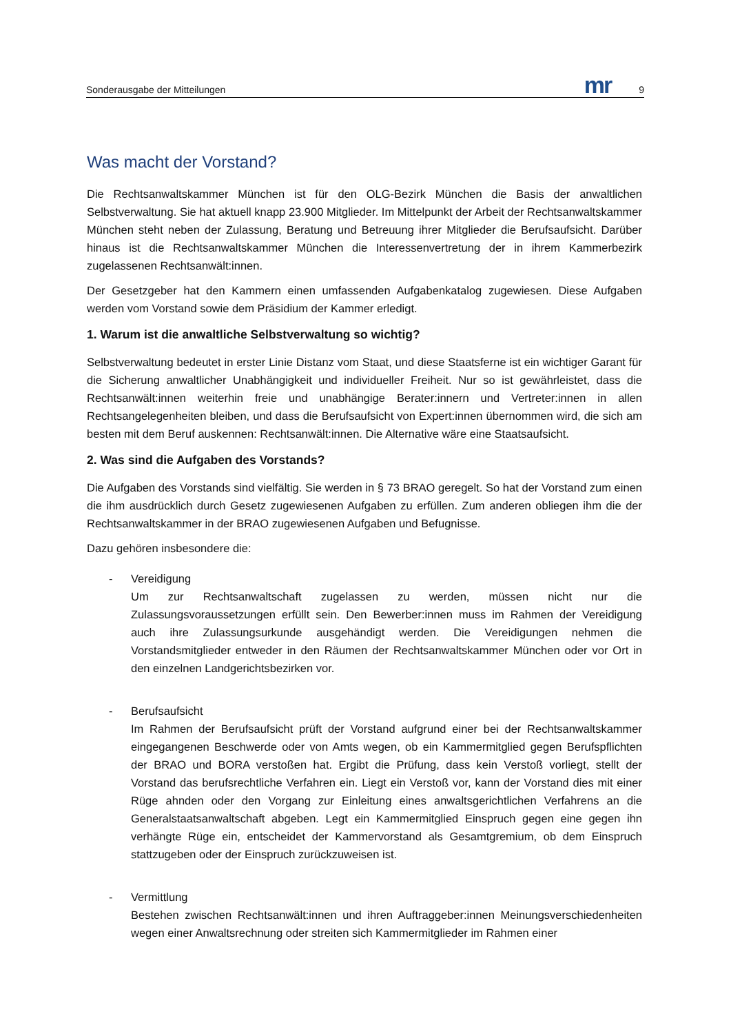Sonderausgabe der Mitteilungen mr 9
Was macht der Vorstand?
Die Rechtsanwaltskammer München ist für den OLG-Bezirk München die Basis der anwaltlichen Selbstverwaltung. Sie hat aktuell knapp 23.900 Mitglieder. Im Mittelpunkt der Arbeit der Rechtsanwaltskammer München steht neben der Zulassung, Beratung und Betreuung ihrer Mitglieder die Berufsaufsicht. Darüber hinaus ist die Rechtsanwaltskammer München die Interessenvertretung der in ihrem Kammerbezirk zugelassenen Rechtsanwält:innen.
Der Gesetzgeber hat den Kammern einen umfassenden Aufgabenkatalog zugewiesen. Diese Aufgaben werden vom Vorstand sowie dem Präsidium der Kammer erledigt.
1. Warum ist die anwaltliche Selbstverwaltung so wichtig?
Selbstverwaltung bedeutet in erster Linie Distanz vom Staat, und diese Staatsferne ist ein wichtiger Garant für die Sicherung anwaltlicher Unabhängigkeit und individueller Freiheit. Nur so ist gewährleistet, dass die Rechtsanwält:innen weiterhin freie und unabhängige Berater:innern und Vertreter:innen in allen Rechtsangelegenheiten bleiben, und dass die Berufsaufsicht von Expert:innen übernommen wird, die sich am besten mit dem Beruf auskennen: Rechtsanwält:innen. Die Alternative wäre eine Staatsaufsicht.
2. Was sind die Aufgaben des Vorstands?
Die Aufgaben des Vorstands sind vielfältig. Sie werden in § 73 BRAO geregelt. So hat der Vorstand zum einen die ihm ausdrücklich durch Gesetz zugewiesenen Aufgaben zu erfüllen. Zum anderen obliegen ihm die der Rechtsanwaltskammer in der BRAO zugewiesenen Aufgaben und Befugnisse.
Dazu gehören insbesondere die:
- Vereidigung
Um zur Rechtsanwaltschaft zugelassen zu werden, müssen nicht nur die Zulassungsvoraussetzungen erfüllt sein. Den Bewerber:innen muss im Rahmen der Vereidigung auch ihre Zulassungsurkunde ausgehändigt werden. Die Vereidigungen nehmen die Vorstandsmitglieder entweder in den Räumen der Rechtsanwaltskammer München oder vor Ort in den einzelnen Landgerichtsbezirken vor.
- Berufsaufsicht
Im Rahmen der Berufsaufsicht prüft der Vorstand aufgrund einer bei der Rechtsanwaltskammer eingegangenen Beschwerde oder von Amts wegen, ob ein Kammermitglied gegen Berufspflichten der BRAO und BORA verstoßen hat. Ergibt die Prüfung, dass kein Verstoß vorliegt, stellt der Vorstand das berufsrechtliche Verfahren ein. Liegt ein Verstoß vor, kann der Vorstand dies mit einer Rüge ahnden oder den Vorgang zur Einleitung eines anwaltsgerichtlichen Verfahrens an die Generalstaatsanwaltschaft abgeben. Legt ein Kammermitglied Einspruch gegen eine gegen ihn verhängte Rüge ein, entscheidet der Kammervorstand als Gesamtgremium, ob dem Einspruch stattzugeben oder der Einspruch zurückzuweisen ist.
- Vermittlung
Bestehen zwischen Rechtsanwält:innen und ihren Auftraggeber:innen Meinungsverschiedenheiten wegen einer Anwaltsrechnung oder streiten sich Kammermitglieder im Rahmen einer